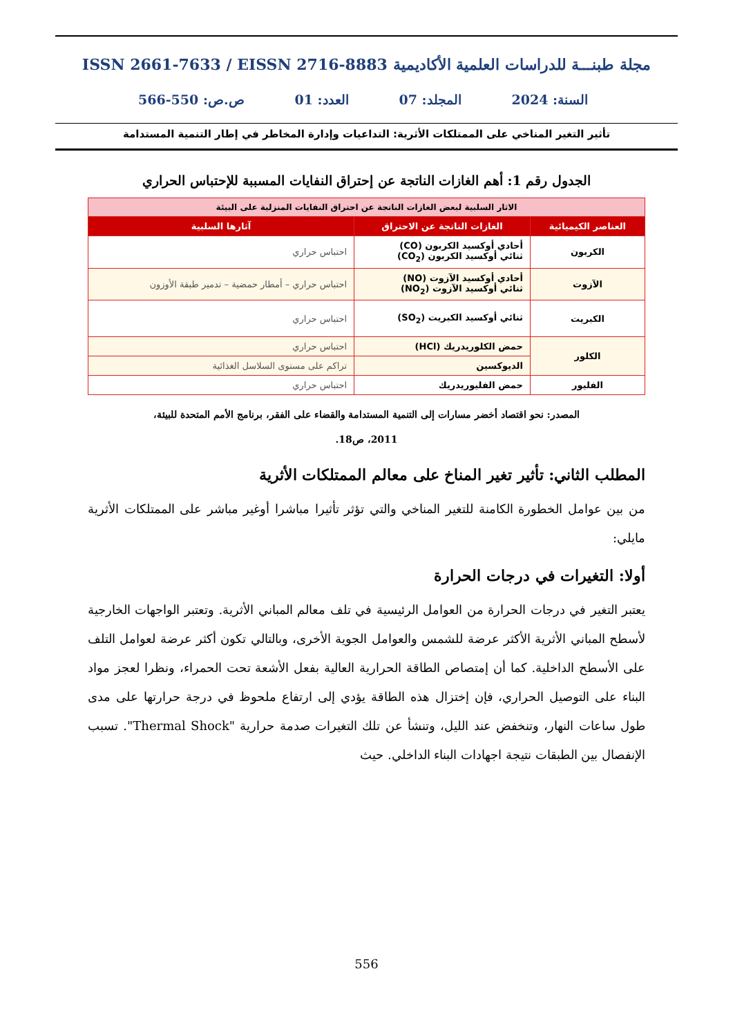مجلة طبنـــة للدراسات العلمية الأكاديمية ISSN 2661-7633 / EISSN 2716-8883
السنة: 2024 المجلد: 07 العدد: 01 ص.ص: 550-566
تأثير التغير المناخي على الممتلكات الأثرية: التداعيات وإدارة المخاطر في إطار التنمية المستدامة
الجدول رقم 1: أهم الغازات الناتجة عن إحتراق النفايات المسببة للإحتباس الحراري
| الاثار السلبية لبعض الغازات الناتجة عن احتراق النفايات المنزلية على البيئة | | |
| العناصر الكيميائية | الغازات الناتجة عن الاحتراق | آثارها السلبية |
| الكربون | أحادي أوكسيد الكربون (CO) ثنائي أوكسيد الكربون (CO<sub>2</sub>) | احتباس حراري |
| الآزوت | أحادي أوكسيد الآزوت (NO) ثنائي أوكسيد الآزوت (NO<sub>2</sub>) | احتباس حراري – أمطار حمضية – تدمير طبقة الأوزون |
| الكبريت | ثنائي أوكسيد الكبريت (SO<sub>2</sub>) | احتباس حراري |
| الكلور | حمض الكلوريدريك (HCl) | احتباس حراري |
| | الديوكسين | تراكم على مستوى السلاسل الغذائية |
| الفليور | حمض الفليوريدريك | احتباس حراري |
المصدر: نحو اقتصاد أخضر مسارات إلى التنمية المستدامة والقضاء على الفقر، برنامج الأمم المتحدة للبيئة،
2011، ص18.
المطلب الثاني: تأثير تغير المناخ على معالم الممتلكات الأثرية
من بين عوامل الخطورة الكامنة للتغير المناخي والتي تؤثر تأثيرا مباشرا أوغير مباشر على الممتلكات الأثرية مايلي:
أولا: التغيرات في درجات الحرارة
يعتبر التغير في درجات الحرارة من العوامل الرئيسية في تلف معالم المباني الأثرية. وتعتبر الواجهات الخارجية لأسطح المباني الأثرية الأكثر عرضة للشمس والعوامل الجوية الأخرى، وبالتالي تكون أكثر عرضة لعوامل التلف على الأسطح الداخلية. كما أن إمتصاص الطاقة الحرارية العالية بفعل الأشعة تحت الحمراء، ونظرا لعجز مواد البناء على التوصيل الحراري، فإن إختزال هذه الطاقة يؤدي إلى ارتفاع ملحوظ في درجة حرارتها على مدى طول ساعات النهار، وتنخفض عند الليل، وتنشأ عن تلك التغيرات صدمة حرارية "Thermal Shock". تسبب الإنفصال بين الطبقات نتيجة اجهادات البناء الداخلي. حيث
556